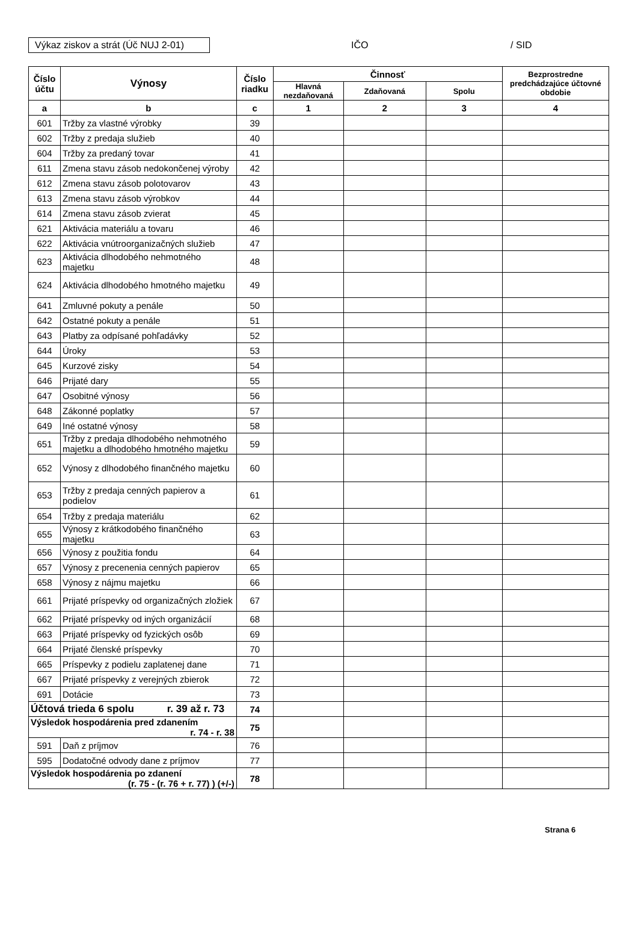Výkaz ziskov a strát (Úč NUJ 2-01)
IČO / SID
| Číslo účtu | Výnosy | Číslo riadku | Činnosť | | | Bezprostredne predchádzajúce účtovné obdobie |
| --- | --- | --- | --- | --- | --- | --- |
| | | | Hlavná nezdaňovaná | Zdaňovaná | Spolu | |
| a | b | c | 1 | 2 | 3 | 4 |
| 601 | Tržby za vlastné výrobky | 39 | | | | |
| 602 | Tržby z predaja služieb | 40 | | | | |
| 604 | Tržby za predaný tovar | 41 | | | | |
| 611 | Zmena stavu zásob nedokončenej výroby | 42 | | | | |
| 612 | Zmena stavu zásob polotovarov | 43 | | | | |
| 613 | Zmena stavu zásob výrobkov | 44 | | | | |
| 614 | Zmena stavu zásob zvierat | 45 | | | | |
| 621 | Aktivácia materiálu a tovaru | 46 | | | | |
| 622 | Aktivácia vnútroorganizačných služieb | 47 | | | | |
| 623 | Aktivácia dlhodobého nehmotného majetku | 48 | | | | |
| 624 | Aktivácia dlhodobého hmotného majetku | 49 | | | | |
| 641 | Zmluvné pokuty a penále | 50 | | | | |
| 642 | Ostatné pokuty a penále | 51 | | | | |
| 643 | Platby za odpísané pohľadávky | 52 | | | | |
| 644 | Úroky | 53 | | | | |
| 645 | Kurzové zisky | 54 | | | | |
| 646 | Prijaté dary | 55 | | | | |
| 647 | Osobitné výnosy | 56 | | | | |
| 648 | Zákonné poplatky | 57 | | | | |
| 649 | Iné ostatné výnosy | 58 | | | | |
| 651 | Tržby z predaja dlhodobého nehmotného majetku a dlhodobého hmotného majetku | 59 | | | | |
| 652 | Výnosy z dlhodobého finančného majetku | 60 | | | | |
| 653 | Tržby z predaja cenných papierov a podielov | 61 | | | | |
| 654 | Tržby z predaja materiálu | 62 | | | | |
| 655 | Výnosy z krátkodobého finančného majetku | 63 | | | | |
| 656 | Výnosy z použitia fondu | 64 | | | | |
| 657 | Výnosy z precenenia cenných papierov | 65 | | | | |
| 658 | Výnosy z nájmu majetku | 66 | | | | |
| 661 | Prijaté príspevky od organizačných zložiek | 67 | | | | |
| 662 | Prijaté príspevky od iných organizácií | 68 | | | | |
| 663 | Prijaté príspevky od fyzických osôb | 69 | | | | |
| 664 | Prijaté členské príspevky | 70 | | | | |
| 665 | Príspevky z podielu zaplatenej dane | 71 | | | | |
| 667 | Prijaté príspevky z verejných zbierok | 72 | | | | |
| 691 | Dotácie | 73 | | | | |
| Účtová trieda 6 spolu r. 39 až r. 73 | | 74 | | | | |
| Výsledok hospodárenia pred zdanením r. 74 - r. 38 | | 75 | | | | |
| 591 | Daň z príjmov | 76 | | | | |
| 595 | Dodatočné odvody dane z príjmov | 77 | | | | |
| Výsledok hospodárenia po zdanení (r. 75 - (r. 76 + r. 77) ) (+/-) | | 78 | | | | |
Strana 6